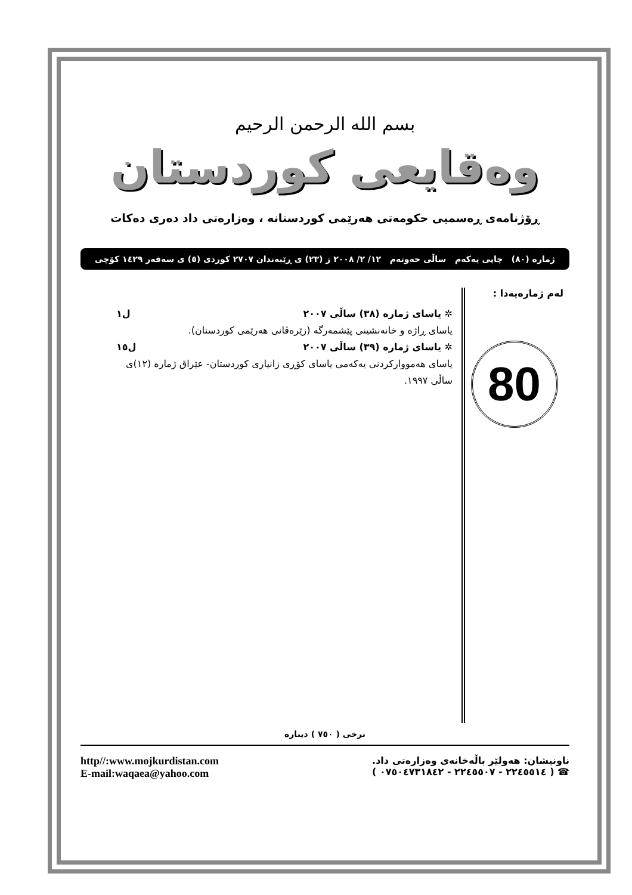بسم الله الرحمن الرحيم
وەقايعی كوردستان
ڕۆژنامەی ڕەسمیی حکومەتی هەرێمی کوردستانە ، وەزارەتی داد دەری دەکات
ژمارە (٨٠) چاپی یەکەم ساڵی حەوتەم ١٢/ ٢/ ٢٠٠٨ ز (٢٣) ی ڕێبەندان ٢٧٠٧ کوردی (٥) ی سەفەر ١٤٢٩ کۆچی
لەم ژمارەیەدا :
80
✲ یاسای ژمارە (٣٨) ساڵی ٢٠٠٧ ل١
یاسای ڕاژە و خانەنشینی پێشمەرگە (زێرەڤانی هەرێمی کوردستان).
✲ یاسای ژمارە (٣٩) ساڵی ٢٠٠٧ ل١٥
یاسای هەمووارکردنی یەکەمی یاسای کۆڕی زانیاری کوردستان- عێراق ژمارە (١٢)ی ساڵی ١٩٩٧.
نرخی ( ٧٥٠ ) دینارە
ناونیشان: هەولێر باڵەخانەی وەزارەتی داد.
☎ ( ٢٢٤٥٥١٤ - ٢٢٤٥٥٠٧ - ٠٧٥٠٤٧٣١٨٤٢ )
http//:www.mojkurdistan.com
E-mail:waqaea@yahoo.com